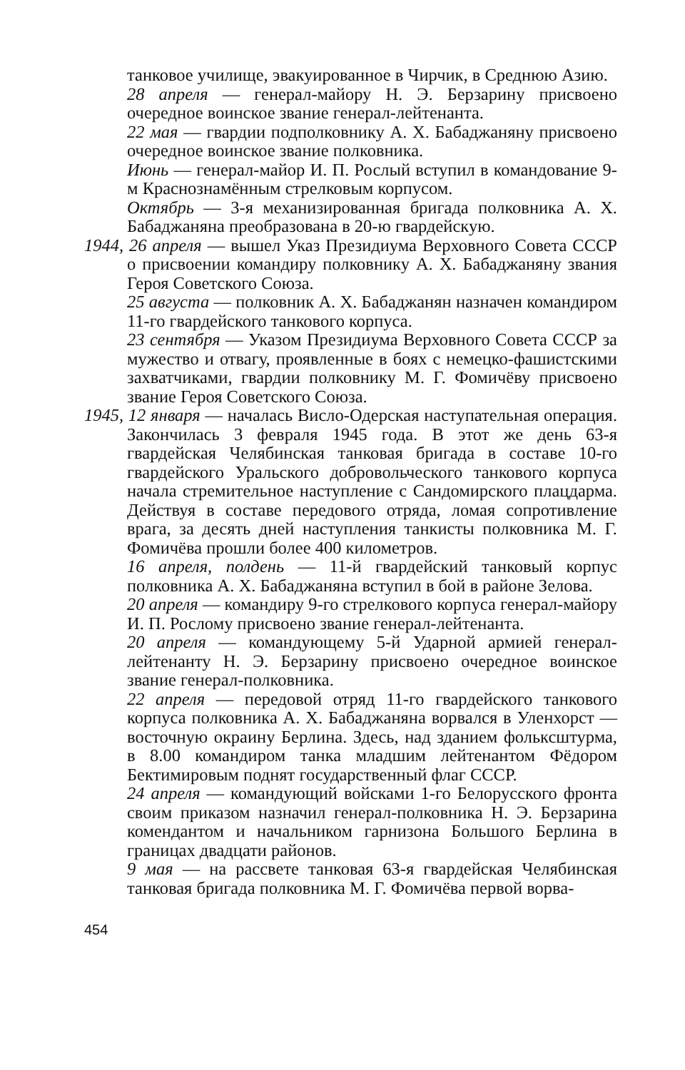танковое училище, эвакуированное в Чирчик, в Среднюю Азию.
28 апреля — генерал-майору Н. Э. Берзарину присвоено очередное воинское звание генерал-лейтенанта.
22 мая — гвардии подполковнику А. Х. Бабаджаняну присвоено очередное воинское звание полковника.
Июнь — генерал-майор И. П. Рослый вступил в командование 9-м Краснознамённым стрелковым корпусом.
Октябрь — 3-я механизированная бригада полковника А. Х. Бабаджаняна преобразована в 20-ю гвардейскую.
1944, 26 апреля — вышел Указ Президиума Верховного Совета СССР о присвоении командиру полковнику А. Х. Бабаджаняну звания Героя Советского Союза.
25 августа — полковник А. Х. Бабаджанян назначен командиром 11-го гвардейского танкового корпуса.
23 сентября — Указом Президиума Верховного Совета СССР за мужество и отвагу, проявленные в боях с немецко-фашистскими захватчиками, гвардии полковнику М. Г. Фомичёву присвоено звание Героя Советского Союза.
1945, 12 января — началась Висло-Одерская наступательная операция. Закончилась 3 февраля 1945 года. В этот же день 63-я гвардейская Челябинская танковая бригада в составе 10-го гвардейского Уральского добровольческого танкового корпуса начала стремительное наступление с Сандомирского плацдарма. Действуя в составе передового отряда, ломая сопротивление врага, за десять дней наступления танкисты полковника М. Г. Фомичёва прошли более 400 километров.
16 апреля, полдень — 11-й гвардейский танковый корпус полковника А. Х. Бабаджаняна вступил в бой в районе Зелова.
20 апреля — командиру 9-го стрелкового корпуса генерал-майору И. П. Рослому присвоено звание генерал-лейтенанта.
20 апреля — командующему 5-й Ударной армией генерал-лейтенанту Н. Э. Берзарину присвоено очередное воинское звание генерал-полковника.
22 апреля — передовой отряд 11-го гвардейского танкового корпуса полковника А. Х. Бабаджаняна ворвался в Уленхорст — восточную окраину Берлина. Здесь, над зданием фольксштурма, в 8.00 командиром танка младшим лейтенантом Фёдором Бектимировым поднят государственный флаг СССР.
24 апреля — командующий войсками 1-го Белорусского фронта своим приказом назначил генерал-полковника Н. Э. Берзарина комендантом и начальником гарнизона Большого Берлина в границах двадцати районов.
9 мая — на рассвете танковая 63-я гвардейская Челябинская танковая бригада полковника М. Г. Фомичёва первой ворва-
454